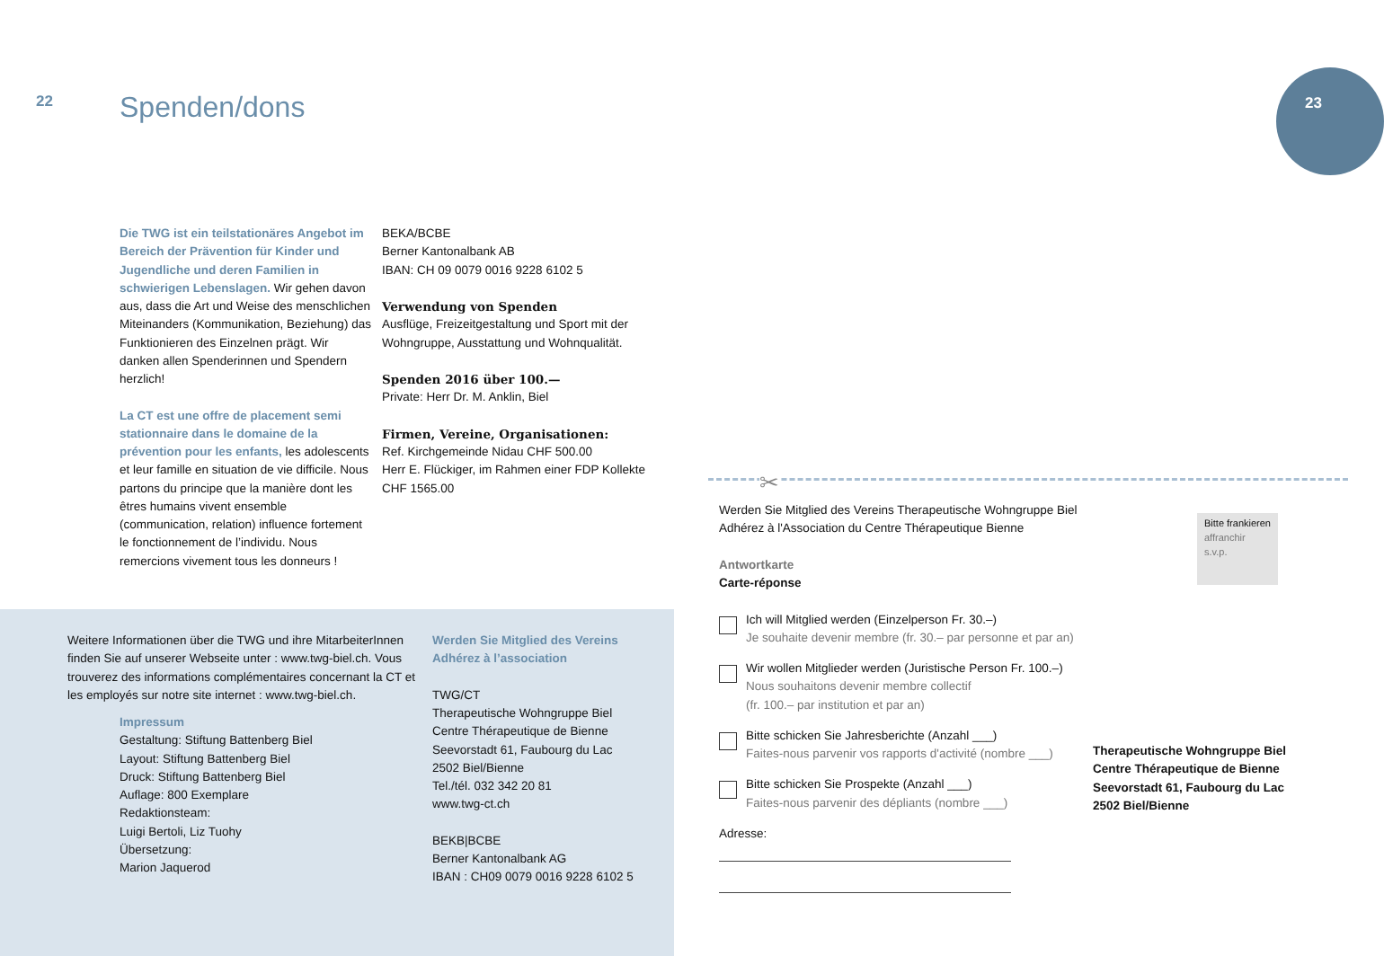22 Spenden/dons
Die TWG ist ein teilstationäres Angebot im Bereich der Prävention für Kinder und Jugendliche und deren Familien in schwierigen Lebenslagen. Wir gehen davon aus, dass die Art und Weise des menschlichen Miteinanders (Kommunikation, Beziehung) das Funktionieren des Einzelnen prägt. Wir danken allen Spenderinnen und Spendern herzlich!
La CT est une offre de placement semi stationnaire dans le domaine de la prévention pour les enfants, les adole­scents et leur famille en situation de vie difficile. Nous partons du principe que la manière dont les êtres humains vivent ensemble (communication, relation) influence fortement le fonctionnement de l’individu. Nous remercions vivement tous les donneurs !
BEKA/BCBE
Berner Kantonalbank AB
IBAN: CH 09 0079 0016 9228 6102 5
Verwendung von Spenden
Ausflüge, Freizeitgestaltung und Sport mit der Wohngruppe, Ausstattung und Wohnqualität.
Spenden 2016 über 100.—
Private: Herr Dr. M. Anklin, Biel
Firmen, Vereine, Organisationen:
Ref. Kirchgemeinde Nidau CHF 500.00
Herr E. Flückiger, im Rahmen einer FDP Kollekte CHF 1565.00
Weitere Informationen über die TWG und ihre MitarbeiterInnen finden Sie auf unserer Webseite unter : www.twg-biel.ch. Vous trouverez des informations complémentaires concernant la CT et les employés sur notre site internet : www.twg-biel.ch.
Impressum
Gestaltung: Stiftung Battenberg Biel
Layout: Stiftung Battenberg Biel
Druck: Stiftung Battenberg Biel
Auflage: 800 Exemplare
Redaktionsteam:
Luigi Bertoli, Liz Tuohy
Übersetzung:
Marion Jaquerod
Werden Sie Mitglied des Vereins
Adhérez à l’association
TWG/CT
Therapeutische Wohngruppe Biel
Centre Thérapeutique de Bienne
Seevorstadt 61, Faubourg du Lac
2502 Biel/Bienne
Tel./tél. 032 342 20 81
www.twg-ct.ch
BEKB|BCBE
Berner Kantonalbank AG
IBAN : CH09 0079 0016 9228 6102 5
23
✂
Werden Sie Mitglied des Vereins Therapeutische Wohngruppe Biel
Adhérez à l'Association du Centre Thérapeutique Bienne
Antwortkarte
Carte-réponse
Ich will Mitglied werden (Einzelperson Fr. 30.–)
Je souhaite devenir membre (fr. 30.– par personne et par an)
Wir wollen Mitglieder werden (Juristische Person Fr. 100.–)
Nous souhaitons devenir membre collectif
(fr. 100.– par institution et par an)
Bitte schicken Sie Jahresberichte (Anzahl ___)
Faites-nous parvenir vos rapports d'activité (nombre ___)
Bitte schicken Sie Prospekte (Anzahl ___)
Faites-nous parvenir des dépliants (nombre ___)
Adresse:
Bitte frankieren
affranchir s.v.p.
Therapeutische Wohngruppe Biel
Centre Thérapeutique de Bienne
Seevorstadt 61, Faubourg du Lac
2502 Biel/Bienne